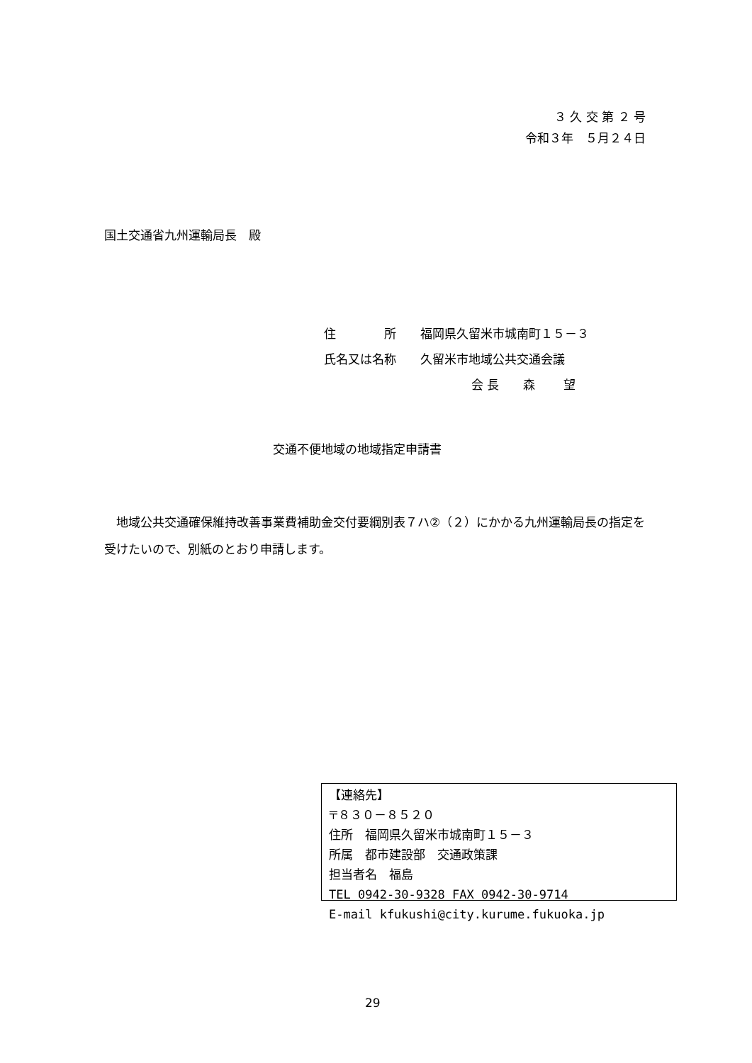３ 久 交 第 ２ 号
令和３年　５月２４日
国土交通省九州運輸局長　殿
住　　　　所　　福岡県久留米市城南町１５－３
氏名又は名称　　久留米市地域公共交通会議
会 長　　森　　 望
交通不便地域の地域指定申請書
　地域公共交通確保維持改善事業費補助金交付要綱別表７ハ②（２）にかかる九州運輸局長の指定を受けたいので、別紙のとおり申請します。
【連絡先】
〒８３０－８５２０
住所　福岡県久留米市城南町１５－３
所属　都市建設部　交通政策課
担当者名　福島
TEL 0942-30-9328 FAX 0942-30-9714
E-mail kfukushi@city.kurume.fukuoka.jp
29